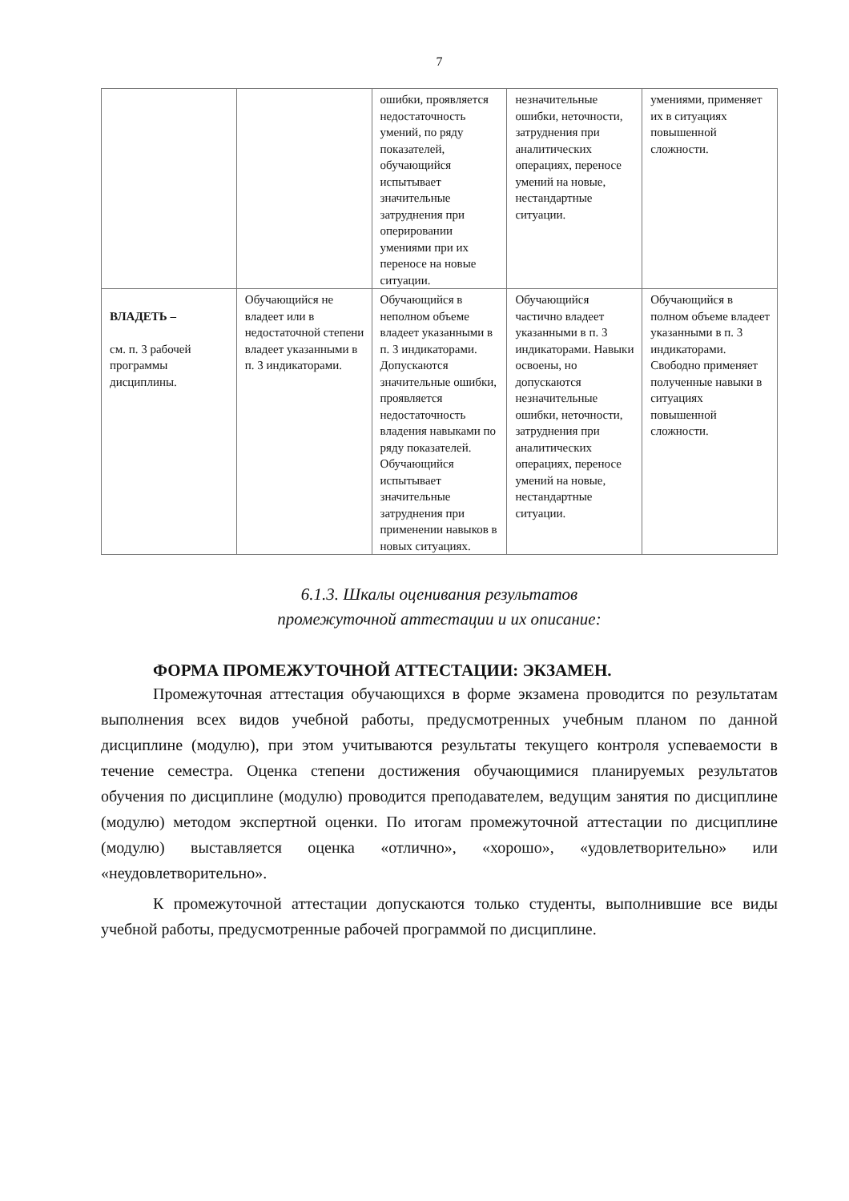7
| | | ошибки, проявляется недостаточность умений, по ряду показателей, обучающийся испытывает значительные затруднения при оперировании умениями при их переносе на новые ситуации. | незначительные ошибки, неточности, затруднения при аналитических операциях, переносе умений на новые, нестандартные ситуации. | умениями, применяет их в ситуациях повышенной сложности. |
| ВЛАДЕТЬ – см. п. 3 рабочей программы дисциплины. | Обучающийся не владеет или в недостаточной степени владеет указанными в п. 3 индикаторами. | Обучающийся в неполном объеме владеет указанными в п. 3 индикаторами. Допускаются значительные ошибки, проявляется недостаточность владения навыками по ряду показателей. Обучающийся испытывает значительные затруднения при применении навыков в новых ситуациях. | Обучающийся частично владеет указанными в п. 3 индикаторами. Навыки освоены, но допускаются незначительные ошибки, неточности, затруднения при аналитических операциях, переносе умений на новые, нестандартные ситуации. | Обучающийся в полном объеме владеет указанными в п. 3 индикаторами. Свободно применяет полученные навыки в ситуациях повышенной сложности. |
6.1.3. Шкалы оценивания результатов
промежуточной аттестации и их описание:
ФОРМА ПРОМЕЖУТОЧНОЙ АТТЕСТАЦИИ: ЭКЗАМЕН.
Промежуточная аттестация обучающихся в форме экзамена проводится по результатам выполнения всех видов учебной работы, предусмотренных учебным планом по данной дисциплине (модулю), при этом учитываются результаты текущего контроля успеваемости в течение семестра. Оценка степени достижения обучающимися планируемых результатов обучения по дисциплине (модулю) проводится преподавателем, ведущим занятия по дисциплине (модулю) методом экспертной оценки. По итогам промежуточной аттестации по дисциплине (модулю) выставляется оценка «отлично», «хорошо», «удовлетворительно» или «неудовлетворительно».
К промежуточной аттестации допускаются только студенты, выполнившие все виды учебной работы, предусмотренные рабочей программой по дисциплине.